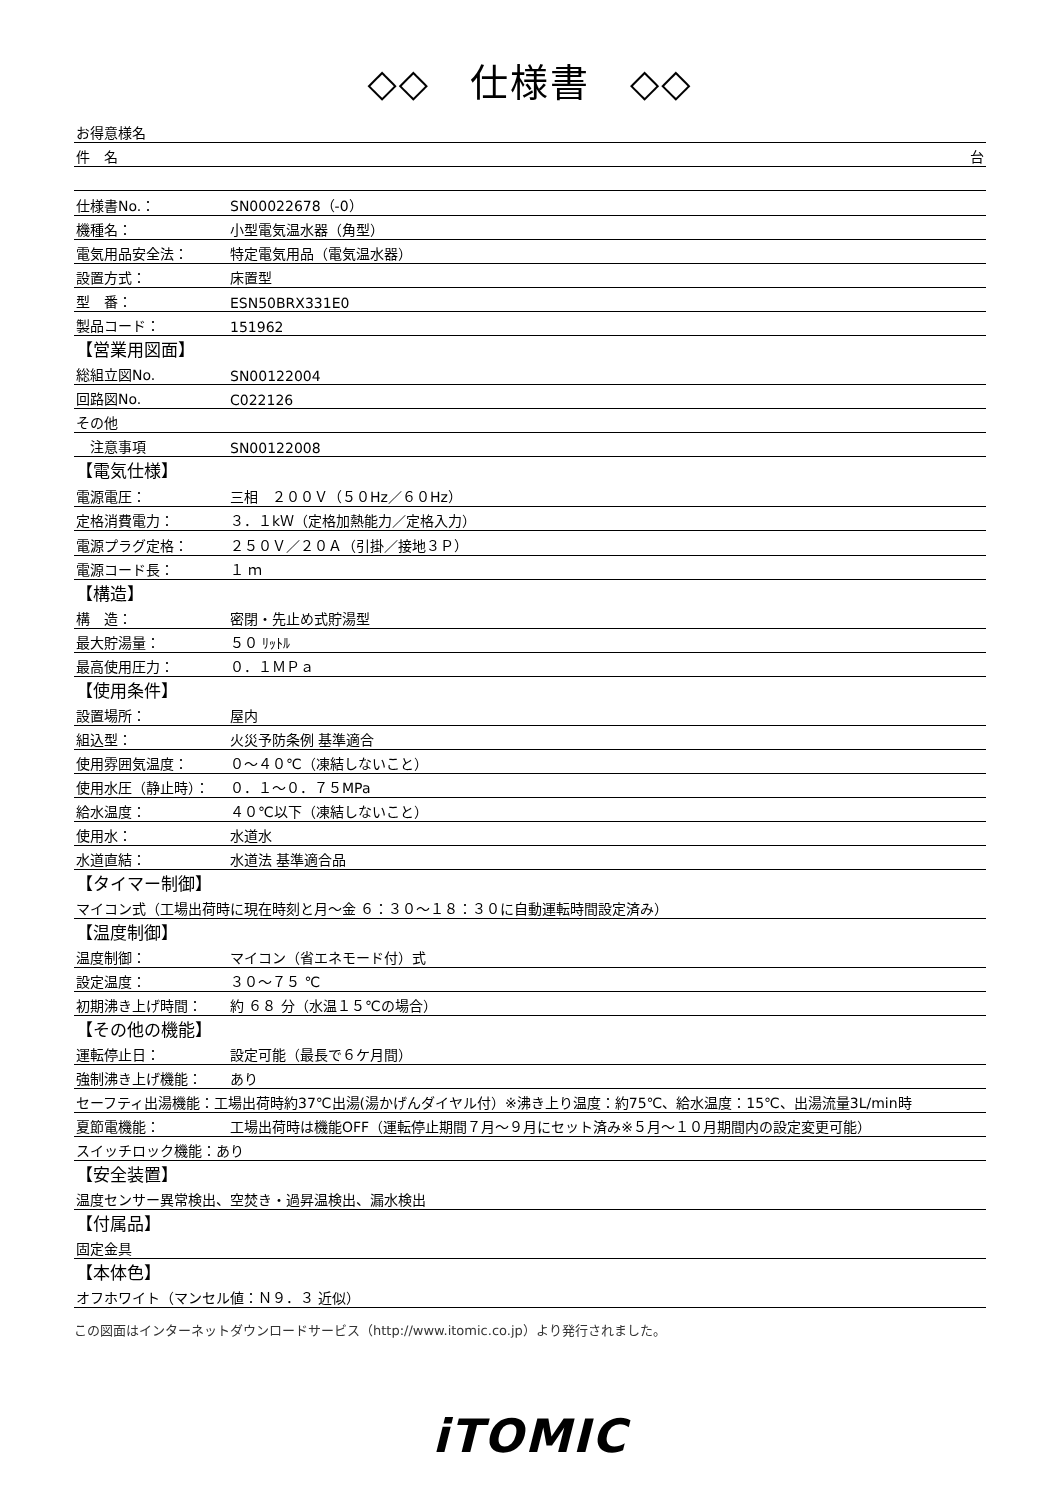◇◇　仕様書　◇◇
| お得意様名 | |
| 件 名 台 | |
| 仕様書No.： | SN00022678（-0） |
| 機種名： | 小型電気温水器（角型） |
| 電気用品安全法： | 特定電気用品（電気温水器） |
| 設置方式： | 床置型 |
| 型 番： | ESN50BRX331E0 |
| 製品コード： | 151962 |
| 【営業用図面】 | |
| 総組立図No. | SN00122004 |
| 回路図No. | C022126 |
| その他 | |
| 注意事項 | SN00122008 |
| 【電気仕様】 | |
| 電源電圧： | 三相 ２００Ｖ（５０Hz／６０Hz） |
| 定格消費電力： | ３．１kＷ（定格加熱能力／定格入力） |
| 電源プラグ定格： | ２５０Ｖ／２０Ａ（引掛／接地３Ｐ） |
| 電源コード長： | １ ｍ |
| 【構造】 | |
| 構 造： | 密閉・先止め式貯湯型 |
| 最大貯湯量： | ５０ ﾘｯﾄﾙ |
| 最高使用圧力： | ０．１ＭＰａ |
| 【使用条件】 | |
| 設置場所： | 屋内 |
| 組込型： | 火災予防条例 基準適合 |
| 使用雰囲気温度： | ０～４０℃（凍結しないこと） |
| 使用水圧（静止時）： | ０．１～０．７５MPa |
| 給水温度： | ４０℃以下（凍結しないこと） |
| 使用水： | 水道水 |
| 水道直結： | 水道法 基準適合品 |
| 【タイマー制御】 | |
| マイコン式（工場出荷時に現在時刻と月～金 ６：３０～１８：３０に自動運転時間設定済み） | |
| 【温度制御】 | |
| 温度制御： | マイコン（省エネモード付）式 |
| 設定温度： | ３０～７５ ℃ |
| 初期沸き上げ時間： | 約 ６８ 分（水温１５℃の場合） |
| 【その他の機能】 | |
| 運転停止日： | 設定可能（最長で６ケ月間） |
| 強制沸き上げ機能： | あり |
| セーフティ出湯機能：工場出荷時約37℃出湯(湯かげんダイヤル付）※沸き上り温度：約75℃、給水温度：15℃、出湯流量3L/min時 | |
| 夏節電機能： | 工場出荷時は機能OFF（運転停止期間７月～９月にセット済み※５月～１０月期間内の設定変更可能） |
| スイッチロック機能：あり | |
| 【安全装置】 | |
| 温度センサー異常検出、空焚き・過昇温検出、漏水検出 | |
| 【付属品】 | |
| 固定金具 | |
| 【本体色】 | |
| オフホワイト（マンセル値：Ｎ９．３ 近似） | |
この図面はインターネットダウンロードサービス（http://www.itomic.co.jp）より発行されました。
iTOMIC